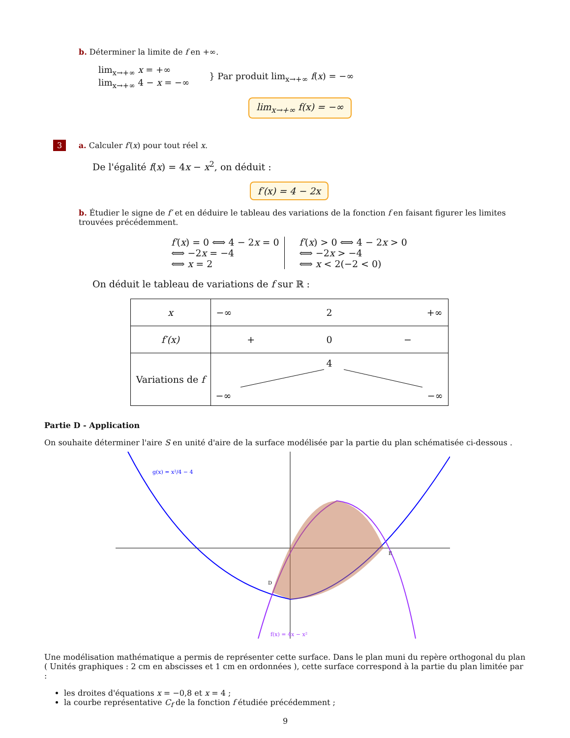b. Déterminer la limite de f en +∞.
lim<sub>x→+∞</sub> x = +∞
lim<sub>x→+∞</sub> 4 − x = −∞
} Par produit lim<sub>x→+∞</sub> f(x) = −∞
lim<sub>x→+∞</sub> f(x) = −∞
3 a. Calculer f′(x) pour tout réel x.
De l'égalité f(x) = 4x − x<sup>2</sup>, on déduit :
f′(x) = 4 − 2x
b. Étudier le signe de f′ et en déduire le tableau des variations de la fonction f en faisant figurer les limites trouvées précédemment.
f′(x) = 0 ⟺ 4 − 2x = 0
⟺ −2x = −4
⟺ x = 2
f′(x) > 0 ⟺ 4 − 2x > 0
⟺ −2x > −4
⟺ x < 2(−2 < 0)
On déduit le tableau de variations de f sur ℝ :
| x | −∞ 2 +∞ |
| f′(x) | + 0 − |
| Variations de f | 4 −∞ −∞ |
Partie D - Application
On souhaite déterminer l'aire S en unité d'aire de la surface modélisée par la partie du plan schématisée ci-dessous .
g(x) = x²/4 − 4
f(x) = 4x − x²
D
E
Une modélisation mathématique a permis de représenter cette surface. Dans le plan muni du repère orthogonal du plan ( Unités graphiques : 2 cm en abscisses et 1 cm en ordonnées ), cette surface correspond à la partie du plan limitée par :
les droites d'équations x = −0,8 et x = 4 ;
la courbe représentative C<sub>f</sub> de la fonction f étudiée précédemment ;
9